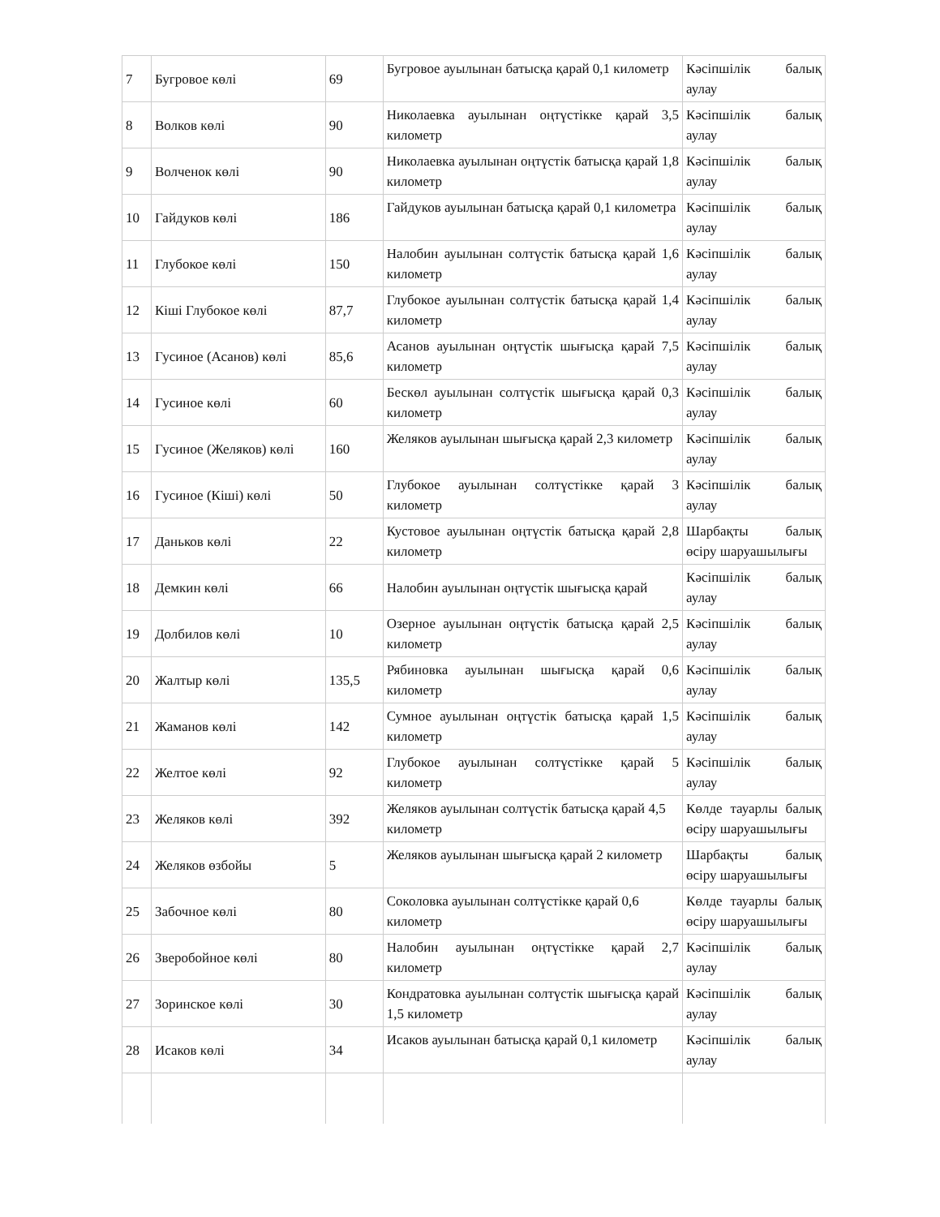| 7 | Бугровое көлі | 69 | Бугровое ауылынан батысқа қарай 0,1 километр | Кәсіпшілік балық аулау |
| 8 | Волков көлі | 90 | Николаевка ауылынан оңтүстікке қарай 3,5 километр | Кәсіпшілік балық аулау |
| 9 | Волченок көлі | 90 | Николаевка ауылынан оңтүстік батысқа қарай 1,8 километр | Кәсіпшілік балық аулау |
| 10 | Гайдуков көлі | 186 | Гайдуков ауылынан батысқа қарай 0,1 километра | Кәсіпшілік балық аулау |
| 11 | Глубокое көлі | 150 | Налобин ауылынан солтүстік батысқа қарай 1,6 километр | Кәсіпшілік балық аулау |
| 12 | Кіші Глубокое көлі | 87,7 | Глубокое ауылынан солтүстік батысқа қарай 1,4 километр | Кәсіпшілік балық аулау |
| 13 | Гусиное (Асанов) көлі | 85,6 | Асанов ауылынан оңтүстік шығысқа қарай 7,5 километр | Кәсіпшілік балық аулау |
| 14 | Гусиное көлі | 60 | Бескөл ауылынан солтүстік шығысқа қарай 0,3 километр | Кәсіпшілік балық аулау |
| 15 | Гусиное (Желяков) көлі | 160 | Желяков ауылынан шығысқа қарай 2,3 километр | Кәсіпшілік балық аулау |
| 16 | Гусиное (Кіші) көлі | 50 | Глубокое ауылынан солтүстікке қарай 3 километр | Кәсіпшілік балық аулау |
| 17 | Даньков көлі | 22 | Кустовое ауылынан оңтүстік батысқа қарай 2,8 километр | Шарбақты балық өсіру шаруашылығы |
| 18 | Демкин көлі | 66 | Налобин ауылынан оңтүстік шығысқа қарай | Кәсіпшілік балық аулау |
| 19 | Долбилов көлі | 10 | Озерное ауылынан оңтүстік батысқа қарай 2,5 километр | Кәсіпшілік балық аулау |
| 20 | Жалтыр көлі | 135,5 | Рябиновка ауылынан шығысқа қарай 0,6 километр | Кәсіпшілік балық аулау |
| 21 | Жаманов көлі | 142 | Сумное ауылынан оңтүстік батысқа қарай 1,5 километр | Кәсіпшілік балық аулау |
| 22 | Желтое көлі | 92 | Глубокое ауылынан солтүстікке қарай 5 километр | Кәсіпшілік балық аулау |
| 23 | Желяков көлі | 392 | Желяков ауылынан солтүстік батысқа қарай 4,5 километр | Көлде тауарлы балық өсіру шаруашылығы |
| 24 | Желяков өзбойы | 5 | Желяков ауылынан шығысқа қарай 2 километр | Шарбақты балық өсіру шаруашылығы |
| 25 | Забочное көлі | 80 | Соколовка ауылынан солтүстікке қарай 0,6 километр | Көлде тауарлы балық өсіру шаруашылығы |
| 26 | Зверобойное көлі | 80 | Налобин ауылынан оңтүстікке қарай 2,7 километр | Кәсіпшілік балық аулау |
| 27 | Зоринское көлі | 30 | Кондратовка ауылынан солтүстік шығысқа қарай 1,5 километр | Кәсіпшілік балық аулау |
| 28 | Исаков көлі | 34 | Исаков ауылынан батысқа қарай 0,1 километр | Кәсіпшілік балық аулау |